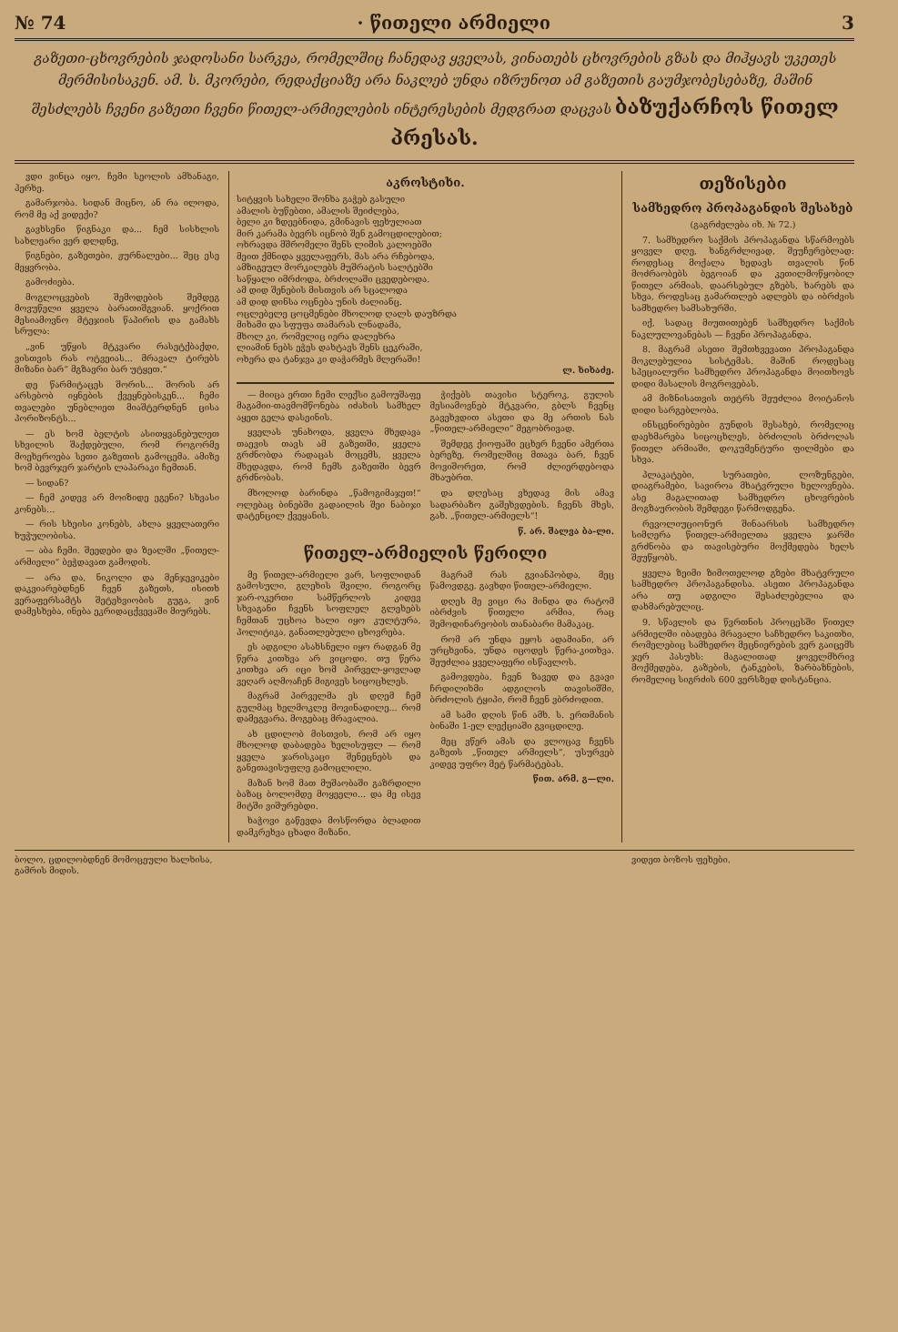№ 74 · წითელი არმიელი 3
გაზეთი-ცხოვრების ჯადოსანი სარკეა, რომელშიც ჩანედავ ყველას, ვინათებს ცხოვრების გზას და მიჰყავს უკეთეს მერმისისაკენ. ამ. ს. მკორები, რედაქციაზე არა ნაკლებ უნდა იზრუნოთ ამ გაზეთის გაუმჯობესებაზე, მაშინ შესძლებს ჩვენი გაზეთი ჩვენი წითელ-არმიელების ინტერესების მედგრათ დაცვას ბაზუქარჩოს წითელ პრესას.
ვდი ვინცა იყო, ჩემი სეოლის ამხანაგი, ჰერხე.
გამარჯობა. სიდან მიცნო, ან რა ილოდა, რომ მე აქ ვიდექი?
გავხსენი წიგნაკი და... ჩემ სისხლის სახლეარი ვერ დლდნე,
წიგნები, გაზეთები, ჟურნალები... შეც ესე მეყვრობა.
გამოძიება.
მოგლოცვების შემოდების შემდეგ მოვუწელი ყველა ბარათიშგვიან. ყოქრით მესიამოვნო მტეჯიის წაპირის და გამახს სრულა:
„ვინ უწყის მტკვარი რასეტქბაქდი, ვისთვის რას ოტვეიას... მრავალ ტირებს მიზანი ბარ“ მგზავრი ბარ უტყეთ.“
დე წარმიტაცეს შორის... შორის არ არსებობ იყნების ქვეყნებისკენ... ჩემი თვალები უნებლიეთ მიაშტერდნენ ცისა პორიზონტს...
— ეს ხომ ბელტის ასითყვანებულეთ სხვილის შაქდებული, რომ როგორმე მოეხეროება სეთი გაზეთის გამოცემა. ამიზე ხომ ბევრჯერ ჯარტის ლაპარაკი ჩემთან.
— სიდან?
— ჩემ კიდევ არ მოიზიდე ეგენი? სხვასი კონებს...
— რის სხეისი კონებს, ახლა ყველათერი ხუჭულობისა.
— აბა ჩემი. შეედები და ზეალში „წითელ-არმიელი“ ბეჭდავათ გამოდის.
— არა და, ნიკოლი და მენჯევიკები დაკვიარებდნენ ჩვენ გაზეთს, ისითხ ვერაფერსამტს შეტეხვიობის გუგა, ვინ დამესხება, ინება ეკრიდაცქვევაში მიურებს.
აკროსტიხი.
სიტყვის სახელი შონხა გაჭებ გასული
ამალის ბუწებთი, ამალის შეიძლება,
ბელი კი ზდეებნიდა, გმინავის ფეხულიათ
მირ კარამა ბევრს იცნობ შენ გამოცდილებით;
ოხრავდა მშრომელი შენს ლიმის კალოებში
მეით ქმნიდა ყველაფერს, მას არა რჩებოდა,
ამზიგეულ მორკილებს მუშრატის სალტებში
საწყალი იმრძოდა, ბრძოლაში ცვედებოდა.
ამ დიდ შენების მისთვის არ სცალოდა
ამ დიდ დინსა ოცნება უნის ძალიანც.
ოცლებელე ცოცმენები მხოლოდ ღალს დაუზრდა
მიხამი და სფუფა თამარას ლნადამა,
მხოლ კი, რომელიც იერა დალეხრა
ლიამინ ნებს ეჭეს დახტავს შენს ცეკრაში,
ოხერა და ტანჯვა კი დაჭარმეს მლერაში!
ლ. ხიხაძე.
— მიიცა ერთი ჩემი ლექსი გამოუშაფე მაგამიი-თავმომწონება იძახის სამხელ აყეთ გელა დასეინის.
ყველას უნახოდა, ყველა მხედავა თაევის თავს ამ გაზეთში, ყველა გრძნობდა რადაცას მოცემს, ყველა მხედავდა, რომ ჩემს გაზეთში ბევრ გრძნობას.
მხოლოდ ბარინდა „წამოგიმაჯეთ!“ ოლებაც ბინებში გადაილის შეი ნაბიჯი დატენცილ ქვეყანის.
ჭიქებს თავისი სტეროკ, გულის მესიამოვნებ მტკვარი, გბლს ჩვენც გავეხვდით ასეთი და მე ართის ნას „წითელ-არმიელი“ მეგობრივად.
შემდეგ ქიოფაში ეცხერ ჩვენი ამერთა ბერეზე, რომელშიც მთავა ბარ, ჩვენ მოვიშორეთ, რომ ძლიერდებოდა მხაუბრთ.
და დღესაც ვხედავ მის ამავ სადარბაზო გაშეხვდების. ჩვენს მხეს, გახ. „წითელ-არმიელს“!
წ. არ. შალვა ბა-ლი.
წითელ-არმიელის წერილი
მე წითელ-არმიელი ვარ, სოფლიდან გამოსული, გლეხის შვილი, როგორც ჯარ-ოკერთი სამწერლოს კიდევ სხვაგანი ჩვენს სოფლელ გლეხებს ჩემთან უცხოა ხალი იყო კულტურა, პოლიტიკა, განათლებული ცხოვრება.
ეს ადგილი ასახსნელი იყო რადგან მე წერა კითხვა არ ვიცოდი. თუ წერა კითხვა არ იცი ხომ პირველ-ყოვლად ვეღარ აღმოაჩენ მიგივეს სიცოცხლეს.
მაგრამ პირველმა ეს დღემ ჩემ გულმაც ხელმოკლე მოვინადილე... რომ დამეგვარა. მოგებაც მრავალია.
ახ ცდილობ მისთვის, რომ არ იყო მხოლოდ დაბადება ხელისუფლ — რომ ყველა ჯარისკაცი შენეცნებს და განეთავისუფლე გამოცლილი.
მაზან ხომ მათ მუშაობაში გაზრდილი ბაზაც ბოლომდე მოყეელი... და მე ისევ მიტში ვიშურებდი.
ხაჭოვი გაწევდა მოსწორდა ბლადით დამკრეხვა ცხადი მიზანი.
მაგრამ რას გვიანპობდა, მეც წამოვდგე. გავხდი წითელ-არმიელი.
დღეს მე ვიცი რა მინდა და რატომ იბრძვის წითელი არმია, რაც შემოდინარეობის თანაბარი მამაკაც.
რომ არ უნდა ეყოს ადამიანი, არ ურცხვინა, უნდა იცოდეს წერა-კითხვა. შეუძლია ყველაფერი ისწავლოს.
გამოვდება, ჩვენ ზავედ და გვავი ჩრდილიხმი ადგილოს თავისიშში, ბრძოლის ტყიპი, რომ ჩვენ ვბრძოდით.
ამ სამი დღის წინ ამხ. ს. ერთმანის ბინაში 1-ელ ლექციაში გვიცდილე.
მეც ვწერ ამას და ვლოცავ ჩვენს გაზეთს „წითელ არმიელს“, უსურვებ კიდევ უფრო მეტ წარმატებას.
წით. არმ. გ—ლი.
თეზისები
სამხედრო პროპაგანდის შესახებ
(გაგრძელება იხ. № 72.)
7. სამხედრო საქმის პროპაგანდა სწარმოებს ყოველ დღე, ხანგრძლივად, შეუჩერებლად: როდესაც მოქალა ხედავს თვალის წინ მოძრაობებს ბეგოიან და კეთილმოწყობილ წითელ არმიას, დაარსებულ გზებს, ხარებს და სხვა, როდესაც გამართლებ ადლებს და იბრძვის სამხედრო სამსახურში.
იქ, სადაც მიუთითებენ სამხედრო საქმის ნაკლულოვანებას — ჩვენი პროპაგანდა.
8. მაგრამ ასეთი შემთხვევათი პროპაგანდა მოკლებულია სისტემას. მაშინ როდესაც სპეციალური სამხედრო პროპაგანდა მოითხოვს დიდი მასალის მოგროვებას.
ამ მიზნისათვის თეტრს შეუძლია მოიტანოს დიდი სარგებლობა.
ინსცენირებები გუნდის შესახებ, რომელიც დაეხმარება სიცოცხლეს, ბრძოლის ბრძოლას წითელ არმიაში, დოკუმენტური ფილმები და სხვა.
პლაკატები, სურათები, ლოზუნგები, დიაგრამები, სავიროა მხატვრული ხელოვნება. ასე მაგალითად სამხედრო ცხოვრების მოგზაურობის შემდეგი წარმოდგენა.
რევოლიუციონურ შინაარსის სამხედრო სიმღერა წითელ-არმიელთა ყველა ჯარში გრძნობა და თავისებური მოქმედება ხელს შეუწყობს.
ყველა ზეიმი ზიმოთელოდ გზები მხატვრული სამხედრო პროპაგანდისა. ასეთი პროპაგანდა არა თუ ადგილი შესაძლებელია და დახმარებულიც.
9. სწავლის და წვრთნის პროცესში წითელ არმიელში იბადება მრავალი საჩხედრო საკითხი, რომელებიც სამხედრო მეცნიერების ვერ გაიცემს ჯერ პასუხს: მაგალითად ყოველმხრივ მოქმედება, გაზების, ტანკების, ზარბაზნების, რომელიც სიგრძის 600 ვერსზედ დისტანცია.
ბოლო, ცდილობდნენ მომოცეული ხალხისა, გამრის მიდის.
ვიდეთ ბოზოს ფეხები.